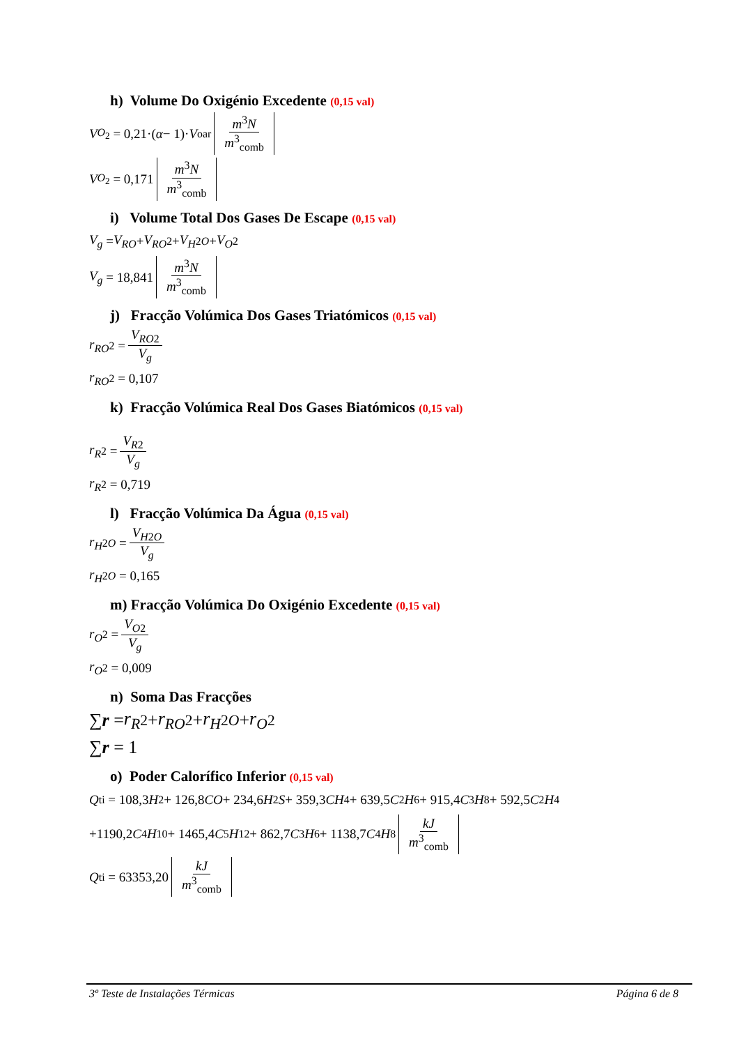h) Volume Do Oxigénio Excedente (0,15 val)
V<sub>O<sub>2</sub></sub> = 0,21·(α − 1)· V<sup>o</sup><sub>ar</sub> m<sup>3</sup>N m<sup>3</sup><sub>comb</sub>
V<sub>O<sub>2</sub></sub> = 0,171 m<sup>3</sup>N m<sup>3</sup><sub>comb</sub>
i) Volume Total Dos Gases De Escape (0,15 val)
V<sub>g</sub> = V<sub>RO</sub> + V<sub>RO</sub><sub>2</sub> + V<sub>H</sub><sub>2</sub><sub>O</sub> + V<sub>O</sub><sub>2</sub>
V<sub>g</sub> = 18,841 m<sup>3</sup>N m<sup>3</sup><sub>comb</sub>
j) Fracção Volúmica Dos Gases Triatómicos (0,15 val)
r<sub>RO</sub><sub>2</sub> = V<sub>RO</sub><sub>2</sub> V<sub>g</sub>
r<sub>RO</sub><sub>2</sub> = 0,107
k) Fracção Volúmica Real Dos Gases Biatómicos (0,15 val)
r<sub>R</sub><sub>2</sub> = V<sub>R</sub><sub>2</sub> V<sub>g</sub>
r<sub>R</sub><sub>2</sub> = 0,719
l) Fracção Volúmica Da Água (0,15 val)
r<sub>H</sub><sub>2</sub><sub>O</sub> = V<sub>H</sub><sub>2</sub><sub>O</sub> V<sub>g</sub>
r<sub>H</sub><sub>2</sub><sub>O</sub> = 0,165
m) Fracção Volúmica Do Oxigénio Excedente (0,15 val)
r<sub>O</sub><sub>2</sub> = V<sub>O</sub><sub>2</sub> V<sub>g</sub>
r<sub>O</sub><sub>2</sub> = 0,009
n) Soma Das Fracções
∑ r = r<sub>R</sub><sub>2</sub> + r<sub>RO</sub><sub>2</sub> + r<sub>H</sub><sub>2</sub><sub>O</sub> + r<sub>O</sub><sub>2</sub>
∑ r = 1
o) Poder Calorífico Inferior (0,15 val)
Q<sup>t</sup><sub>i</sub> = 108,3 H<sub>2</sub> + 126,8 CO + 234,6 H<sub>2</sub> S + 359,3 CH<sub>4</sub> + 639,5 C<sub>2</sub> H<sub>6</sub> + 915,4 C<sub>3</sub> H<sub>8</sub> + 592,5 C<sub>2</sub> H<sub>4</sub>
+1190,2 C<sub>4</sub> H<sub>10</sub> + 1465,4 C<sub>5</sub> H<sub>12</sub> + 862,7 C<sub>3</sub> H<sub>6</sub> + 1138,7 C<sub>4</sub> H<sub>8</sub> kJ m<sup>3</sup><sub>comb</sub>
Q<sup>t</sup><sub>i</sub> = 63353,20 kJ m<sup>3</sup><sub>comb</sub>
3º Teste de Instalações Térmicas Página 6 de 8